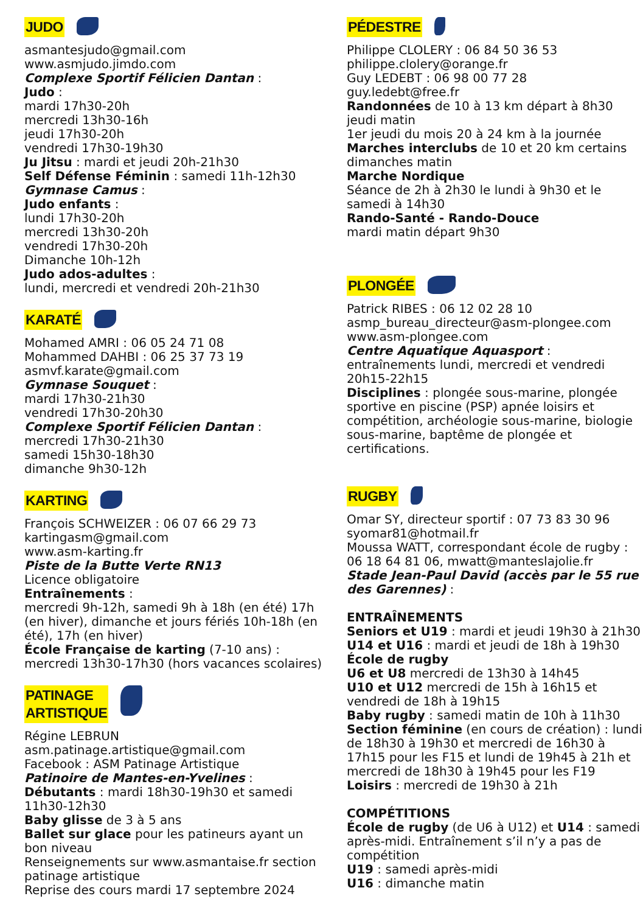JUDO
asmantesjudo@gmail.com
www.asmjudo.jimdo.com
Complexe Sportif Félicien Dantan :
Judo :
mardi 17h30-20h
mercredi 13h30-16h
jeudi 17h30-20h
vendredi 17h30-19h30
Ju Jitsu : mardi et jeudi 20h-21h30
Self Défense Féminin : samedi 11h-12h30
Gymnase Camus :
Judo enfants :
lundi 17h30-20h
mercredi 13h30-20h
vendredi 17h30-20h
Dimanche 10h-12h
Judo ados-adultes :
lundi, mercredi et vendredi 20h-21h30
KARATÉ
Mohamed AMRI : 06 05 24 71 08
Mohammed DAHBI : 06 25 37 73 19
asmvf.karate@gmail.com
Gymnase Souquet :
mardi 17h30-21h30
vendredi 17h30-20h30
Complexe Sportif Félicien Dantan :
mercredi 17h30-21h30
samedi 15h30-18h30
dimanche 9h30-12h
KARTING
François SCHWEIZER : 06 07 66 29 73
kartingasm@gmail.com
www.asm-karting.fr
Piste de la Butte Verte RN13
Licence obligatoire
Entraînements :
mercredi 9h-12h, samedi 9h à 18h (en été) 17h (en hiver), dimanche et jours fériés 10h-18h (en été), 17h (en hiver)
École Française de karting (7-10 ans) : mercredi 13h30-17h30 (hors vacances scolaires)
PATINAGE
ARTISTIQUE
Régine LEBRUN
asm.patinage.artistique@gmail.com
Facebook : ASM Patinage Artistique
Patinoire de Mantes-en-Yvelines :
Débutants : mardi 18h30-19h30 et samedi 11h30-12h30
Baby glisse de 3 à 5 ans
Ballet sur glace pour les patineurs ayant un bon niveau
Renseignements sur www.asmantaise.fr section patinage artistique
Reprise des cours mardi 17 septembre 2024
PÉDESTRE
Philippe CLOLERY : 06 84 50 36 53
philippe.clolery@orange.fr
Guy LEDEBT : 06 98 00 77 28
guy.ledebt@free.fr
Randonnées de 10 à 13 km départ à 8h30 jeudi matin
1er jeudi du mois 20 à 24 km à la journée
Marches interclubs de 10 et 20 km certains dimanches matin
Marche Nordique
Séance de 2h à 2h30 le lundi à 9h30 et le samedi à 14h30
Rando-Santé - Rando-Douce
mardi matin départ 9h30
PLONGÉE
Patrick RIBES : 06 12 02 28 10
asmp_bureau_directeur@asm-plongee.com
www.asm-plongee.com
Centre Aquatique Aquasport :
entraînements lundi, mercredi et vendredi 20h15-22h15
Disciplines : plongée sous-marine, plongée sportive en piscine (PSP) apnée loisirs et compétition, archéologie sous-marine, biologie sous-marine, baptême de plongée et certifications.
RUGBY
Omar SY, directeur sportif : 07 73 83 30 96
syomar81@hotmail.fr
Moussa WATT, correspondant école de rugby : 06 18 64 81 06, mwatt@manteslajolie.fr
Stade Jean-Paul David (accès par le 55 rue des Garennes) :
ENTRAÎNEMENTS
Seniors et U19 : mardi et jeudi 19h30 à 21h30
U14 et U16 : mardi et jeudi de 18h à 19h30
École de rugby
U6 et U8 mercredi de 13h30 à 14h45
U10 et U12 mercredi de 15h à 16h15 et vendredi de 18h à 19h15
Baby rugby : samedi matin de 10h à 11h30
Section féminine (en cours de création) : lundi de 18h30 à 19h30 et mercredi de 16h30 à 17h15 pour les F15 et lundi de 19h45 à 21h et mercredi de 18h30 à 19h45 pour les F19
Loisirs : mercredi de 19h30 à 21h
COMPÉTITIONS
École de rugby (de U6 à U12) et U14 : samedi après-midi. Entraînement s’il n’y a pas de compétition
U19 : samedi après-midi
U16 : dimanche matin